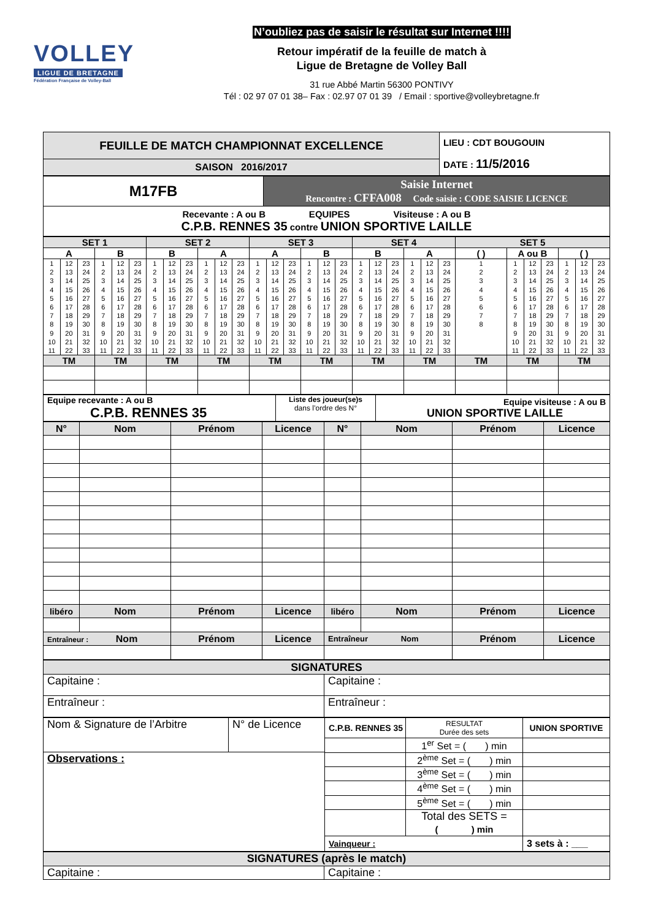VOLLEY
LIGUE DE BRETAGNE
Fédération Française de Volley-Ball
N’oubliez pas de saisir le résultat sur Internet !!!!
Retour impératif de la feuille de match à
Ligue de Bretagne de Volley Ball
31 rue Abbé Martin 56300 PONTIVY
Tél : 02 97 07 01 38– Fax : 02.97 07 01 39 / Email : sportive@volleybretagne.fr
| FEUILLE DE MATCH CHAMPIONNAT EXCELLENCE | LIEU : CDT BOUGOUIN DATE : 11/5/2016 |
| SAISON 2016/2017 | |
| M17FB | Saisie Internet Rencontre : CFFA008 Code saisie : CODE SAISIE LICENCE |
| Recevante : A ou B EQUIPES Visiteuse : A ou B C.P.B. RENNES 35 contre UNION SPORTIVE LAILLE | |
| SET 1 | | SET 2 | | SET 3 | | SET 4 | | SET 5 | | |
| A | B | B | A | A | B | B | A | ( ) | A ou B | ( ) |
| / 1 2 3 4 5 6 7 8 9 10 11 / 12 13 14 15 16 17 18 19 20 21 22 / 23 24 25 26 27 28 29 30 31 32 33 / | / 1 2 3 4 5 6 7 8 9 10 11 / 12 13 14 15 16 17 18 19 20 21 22 / 23 24 25 26 27 28 29 30 31 32 33 / | / 1 2 3 4 5 6 7 8 9 10 11 / 12 13 14 15 16 17 18 19 20 21 22 / 23 24 25 26 27 28 29 30 31 32 33 / | / 1 2 3 4 5 6 7 8 9 10 11 / 12 13 14 15 16 17 18 19 20 21 22 / 23 24 25 26 27 28 29 30 31 32 33 / | / 1 2 3 4 5 6 7 8 9 10 11 / 12 13 14 15 16 17 18 19 20 21 22 / 23 24 25 26 27 28 29 30 31 32 33 / | / 1 2 3 4 5 6 7 8 9 10 11 / 12 13 14 15 16 17 18 19 20 21 22 / 23 24 25 26 27 28 29 30 31 32 33 / | / 1 2 3 4 5 6 7 8 9 10 11 / 12 13 14 15 16 17 18 19 20 21 22 / 23 24 25 26 27 28 29 30 31 32 33 / | / 1 2 3 4 5 6 7 8 9 10 11 / 12 13 14 15 16 17 18 19 20 21 22 / 23 24 25 26 27 28 29 30 31 32 33 / | / 1 2 3 4 5 6 7 8 / | / 1 2 3 4 5 6 7 8 9 10 11 / 12 13 14 15 16 17 18 19 20 21 22 / 23 24 25 26 27 28 29 30 31 32 33 / | / 1 2 3 4 5 6 7 8 9 10 11 / 12 13 14 15 16 17 18 19 20 21 22 / 23 24 25 26 27 28 29 30 31 32 33 / |
| TM | TM | TM | TM | TM | TM | TM | TM | TM | TM | TM |
| Equipe recevante : A ou B C.P.B. RENNES 35 | Liste des joueur(se)s dans l’ordre des N° | Equipe visiteuse : A ou B UNION SPORTIVE LAILLE |
| N° | Nom | Prénom | Licence | N° | Nom | Prénom | Licence |
| libéro | Nom | Prénom | Licence | libéro | Nom | Prénom | Licence |
| Entraîneur : Nom | | Prénom | Licence | Entraîneur Nom | | Prénom | Licence |
| SIGNATURES | |
| Capitaine : | Capitaine : |
| Entraîneur : | Entraîneur : |
| Nom & Signature de l’Arbitre | N° de Licence | / C.P.B. RENNES 35 / RESULTAT Durée des sets / UNION SPORTIVE / / / 1<sup>er</sup> Set = ( ) min / / / / 2<sup>ème</sup> Set = ( ) min / / / / 3<sup>ème</sup> Set = ( ) min / / / / 4<sup>ème</sup> Set = ( ) min / / / / 5<sup>ème</sup> Set = ( ) min / / / / Total des SETS = ( ) min / / / Vainqueur : / / 3 sets à : ___ / |
| Observations : | | |
| SIGNATURES (après le match) | |
| Capitaine : | Capitaine : |